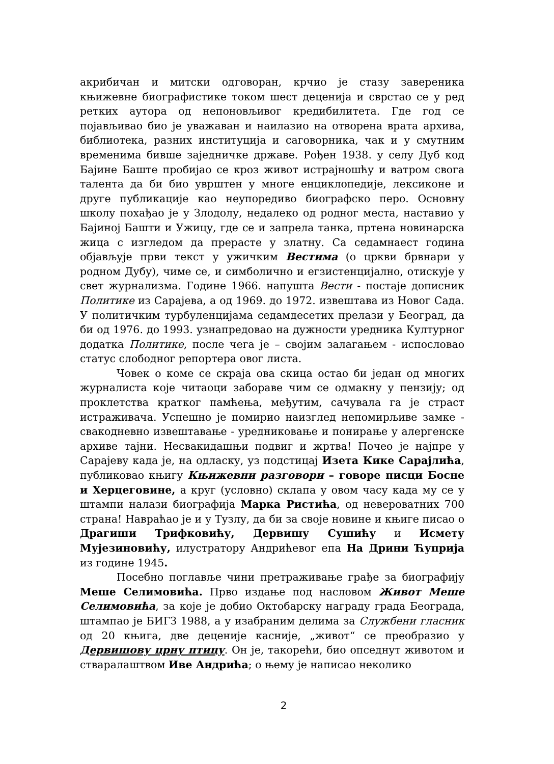акрибичан и митски одговоран, крчио је стазу завереника књижевне биографистике током шест деценија и сврстао се у ред ретких аутора од непоновљивог кредибилитета. Где год се појављивао био је уважаван и наилазио на отворена врата архива, библиотека, разних институција и саговорника, чак и у смутним временима бивше заједничке државе. Рођен 1938. у селу Дуб код Бајине Баште пробијао се кроз живот истрајношћу и ватром свога талента да би био уврштен у многе енциклопедије, лексиконе и друге публикације као неупоредиво биографско перо. Основну школу похађао је у Злодолу, недалеко од родног места, наставио у Бајиној Башти и Ужицу, где се и запрела танка, пртена новинарска жица с изгледом да прерасте у златну. Са седамнаест година објављује први текст у ужичким Вестима (о цркви брвнари у родном Дубу), чиме се, и симболично и егзистенцијално, отискује у свет журнализма. Године 1966. напушта Вести - постаје дописник Политике из Сарајева, а од 1969. до 1972. извештава из Новог Сада. У политичким турбуленцијама седамдесетих прелази у Београд, да би од 1976. до 1993. узнапредовао на дужности уредника Културног додатка Политике, после чега је – својим залагањем - испословао статус слободног репортера овог листа.
Човек о коме се скраја ова скица остао би један од многих журналиста које читаоци забораве чим се одмакну у пензију; од проклетства кратког памћења, међутим, сачувала га је страст истраживача. Успешно је помирио наизглед непомирљиве замке - свакодневно извештавање - уредниковање и понирање у алергенске архиве тајни. Несвакидашњи подвиг и жртва! Почео је најпре у Сарајеву када је, на одласку, уз подстицај Изета Кике Сарајлића, публиковао књигу Књижевни разговори – говоре писци Босне и Херцеговине, а круг (условно) склапа у овом часу када му се у штампи налази биографија Марка Ристића, од невероватних 700 страна! Навраћао је и у Тузлу, да би за своје новине и књиге писао о Драгиши Трифковићу, Дервишу Сушићу и Исмету Мујезиновићу, илустратору Андрићевог епа На Дрини Ћуприја из године 1945.
Посебно поглавље чини претраживање грађе за биографију Меше Селимовића. Прво издање под насловом Живот Меше Селимовића, за које је добио Октобарску награду града Београда, штампао је БИГЗ 1988, а у изабраним делима за Службени гласник од 20 књига, две деценије касније, „живот“ се преобразио у Дервишову црну птицу. Он је, такорећи, био опседнут животом и стваралаштвом Иве Андрића; о њему је написао неколико
2